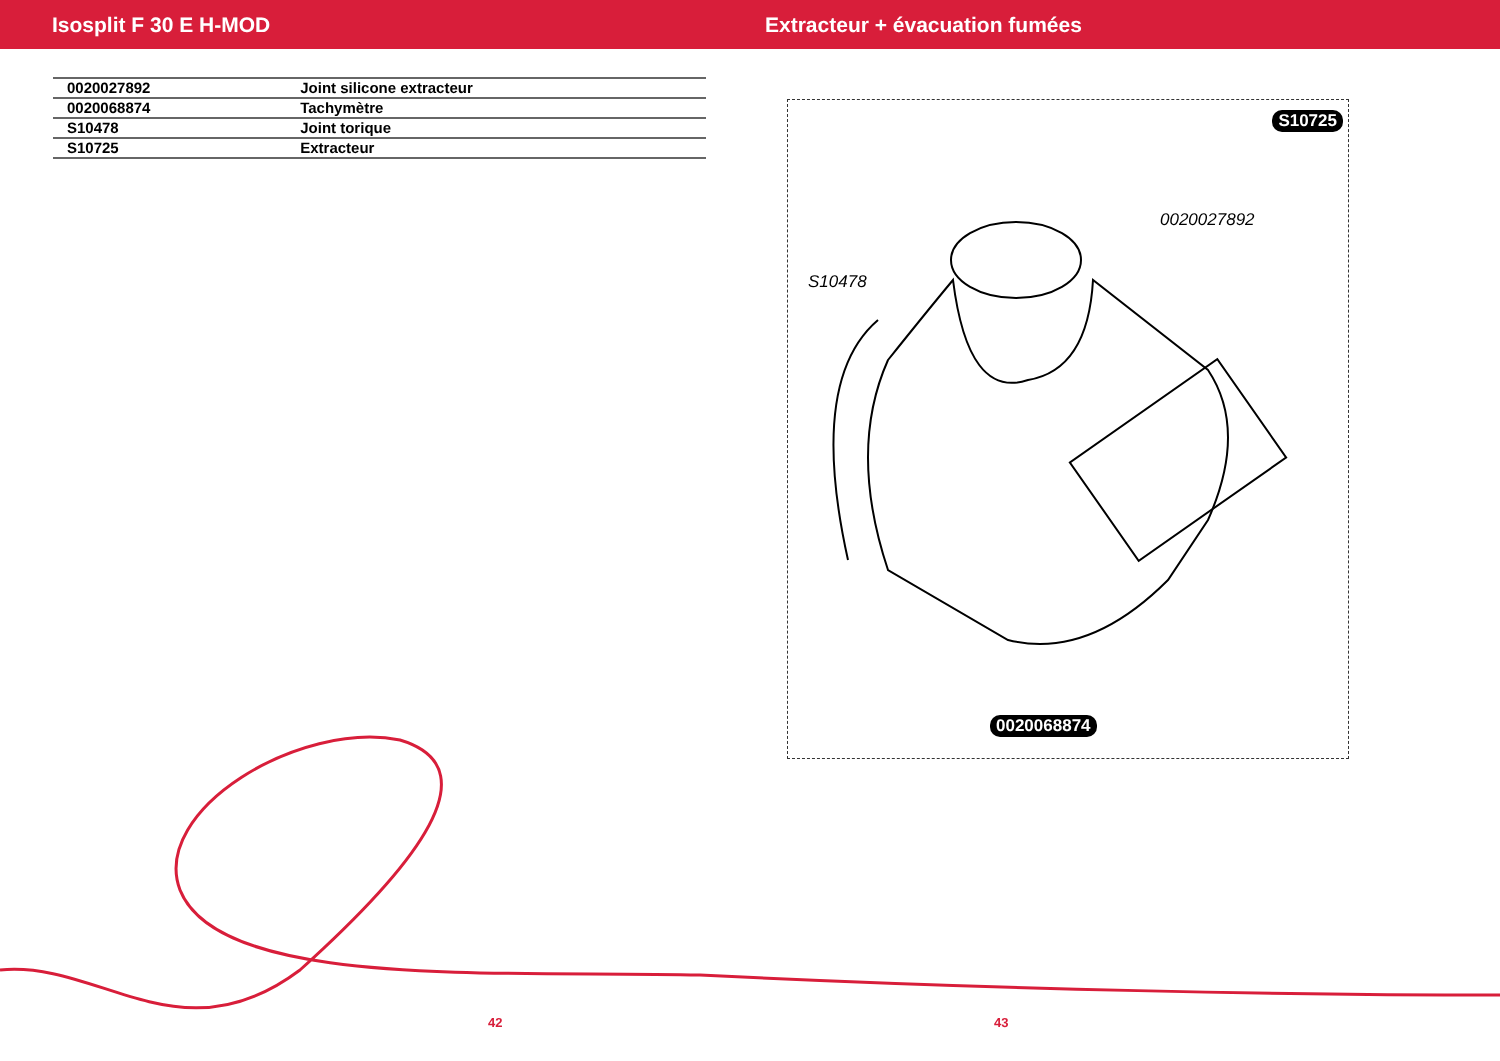Isosplit F 30 E H-MOD Extracteur + évacuation fumées
| 0020027892 | Joint silicone extracteur |
| 0020068874 | Tachymètre |
| S10478 | Joint torique |
| S10725 | Extracteur |
S10725
0020027892
S10478
0020068874
42 43